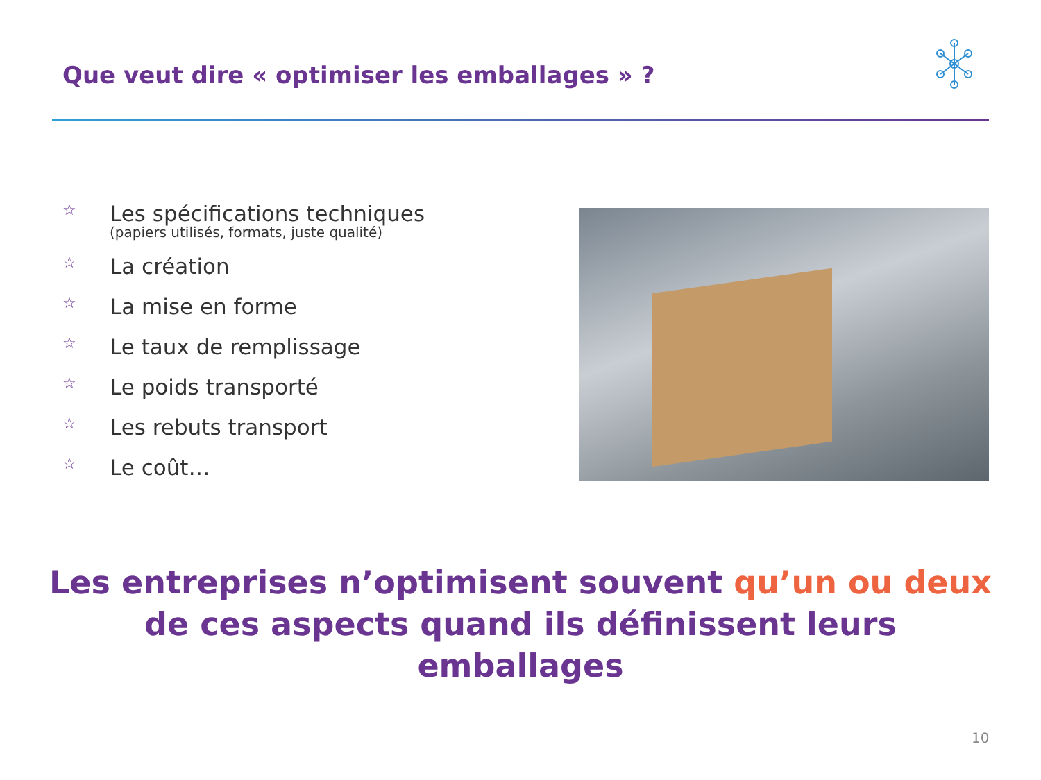Que veut dire « optimiser les emballages » ?
☆ Les spécifications techniques
(papiers utilisés, formats, juste qualité)
☆ La création
☆ La mise en forme
☆ Le taux de remplissage
☆ Le poids transporté
☆ Les rebuts transport
☆ Le coût…
Les entreprises n’optimisent souvent qu’un ou deux de ces aspects quand ils définissent leurs emballages
10